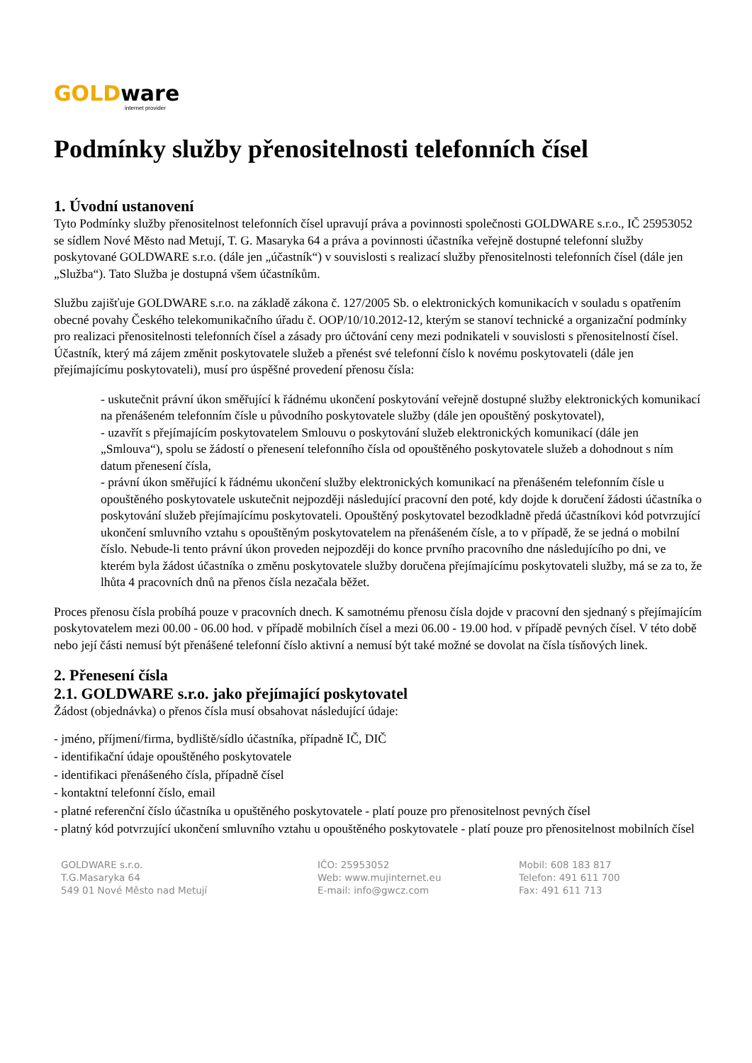GOLDware
internet provider
Podmínky služby přenositelnosti telefonních čísel
1. Úvodní ustanovení
Tyto Podmínky služby přenositelnost telefonních čísel upravují práva a povinnosti společnosti GOLDWARE s.r.o., IČ 25953052 se sídlem Nové Město nad Metují, T. G. Masaryka 64 a práva a povinnosti účastníka veřejně dostupné telefonní služby poskytované GOLDWARE s.r.o. (dále jen „účastník“) v souvislosti s realizací služby přenositelnosti telefonních čísel (dále jen „Služba“). Tato Služba je dostupná všem účastníkům.
Službu zajišťuje GOLDWARE s.r.o. na základě zákona č. 127/2005 Sb. o elektronických komunikacích v souladu s opatřením obecné povahy Českého telekomunikačního úřadu č. OOP/10/10.2012-12, kterým se stanoví technické a organizační podmínky pro realizaci přenositelnosti telefonních čísel a zásady pro účtování ceny mezi podnikateli v souvislosti s přenositelností čísel.
Účastník, který má zájem změnit poskytovatele služeb a přenést své telefonní číslo k novému poskytovateli (dále jen přejímajícímu poskytovateli), musí pro úspěšné provedení přenosu čísla:
- uskutečnit právní úkon směřující k řádnému ukončení poskytování veřejně dostupné služby elektronických komunikací na přenášeném telefonním čísle u původního poskytovatele služby (dále jen opouštěný poskytovatel),
- uzavřít s přejímajícím poskytovatelem Smlouvu o poskytování služeb elektronických komunikací (dále jen „Smlouva“), spolu se žádostí o přenesení telefonního čísla od opouštěného poskytovatele služeb a dohodnout s ním datum přenesení čísla,
- právní úkon směřující k řádnému ukončení služby elektronických komunikací na přenášeném telefonním čísle u opouštěného poskytovatele uskutečnit nejpozději následující pracovní den poté, kdy dojde k doručení žádosti účastníka o poskytování služeb přejímajícímu poskytovateli. Opouštěný poskytovatel bezodkladně předá účastníkovi kód potvrzující ukončení smluvního vztahu s opouštěným poskytovatelem na přenášeném čísle, a to v případě, že se jedná o mobilní číslo. Nebude-li tento právní úkon proveden nejpozději do konce prvního pracovního dne následujícího po dni, ve kterém byla žádost účastníka o změnu poskytovatele služby doručena přejímajícímu poskytovateli služby, má se za to, že lhůta 4 pracovních dnů na přenos čísla nezačala běžet.
Proces přenosu čísla probíhá pouze v pracovních dnech. K samotnému přenosu čísla dojde v pracovní den sjednaný s přejímajícím poskytovatelem mezi 00.00 - 06.00 hod. v případě mobilních čísel a mezi 06.00 - 19.00 hod. v případě pevných čísel. V této době nebo její části nemusí být přenášené telefonní číslo aktivní a nemusí být také možné se dovolat na čísla tísňových linek.
2. Přenesení čísla
2.1. GOLDWARE s.r.o. jako přejímající poskytovatel
Žádost (objednávka) o přenos čísla musí obsahovat následující údaje:
- jméno, příjmení/firma, bydliště/sídlo účastníka, případně IČ, DIČ
- identifikační údaje opouštěného poskytovatele
- identifikaci přenášeného čísla, případně čísel
- kontaktní telefonní číslo, email
- platné referenční číslo účastníka u opuštěného poskytovatele - platí pouze pro přenositelnost pevných čísel
- platný kód potvrzující ukončení smluvního vztahu u opouštěného poskytovatele - platí pouze pro přenositelnost mobilních čísel
GOLDWARE s.r.o.
T.G.Masaryka 64
549 01 Nové Město nad Metují
IČO: 25953052
Web: www.mujinternet.eu
E-mail: info@gwcz.com
Mobil: 608 183 817
Telefon: 491 611 700
Fax: 491 611 713